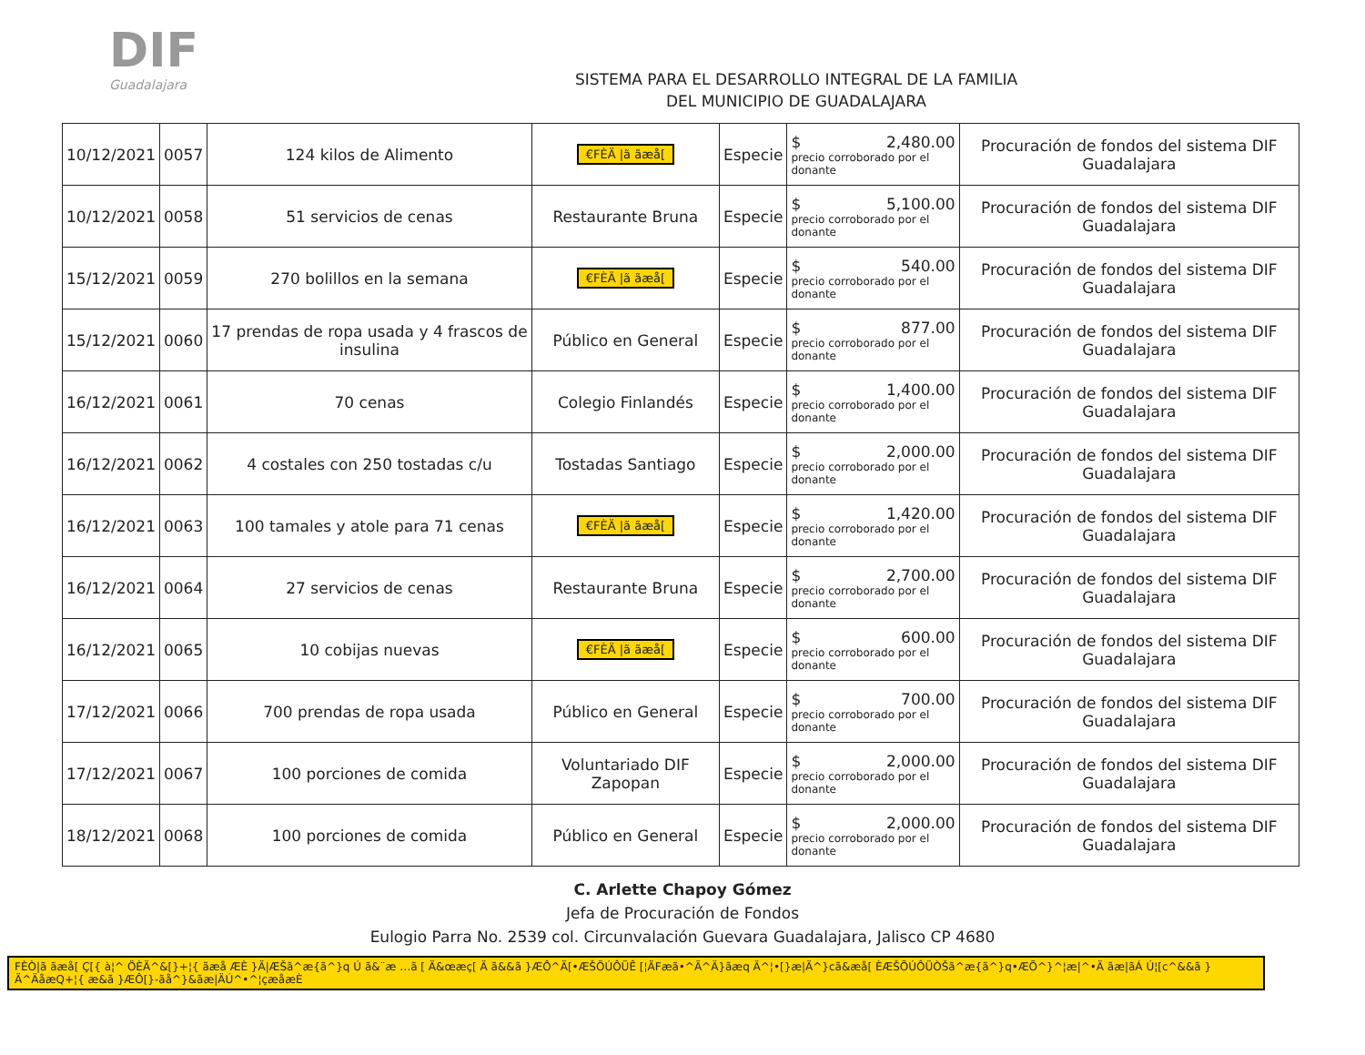DIF
Guadalajara
SISTEMA PARA EL DESARROLLO INTEGRAL DE LA FAMILIA
DEL MUNICIPIO DE GUADALAJARA
| 10/12/2021 | 0057 | 124 kilos de Alimento | €FÈÄ /ã ãæå[ | Especie | $ 2,480.00 precio corroborado por el donante | Procuración de fondos del sistema DIF Guadalajara |
| 10/12/2021 | 0058 | 51 servicios de cenas | Restaurante Bruna | Especie | $ 5,100.00 precio corroborado por el donante | Procuración de fondos del sistema DIF Guadalajara |
| 15/12/2021 | 0059 | 270 bolillos en la semana | €FÈÄ /ã ãæå[ | Especie | $ 540.00 precio corroborado por el donante | Procuración de fondos del sistema DIF Guadalajara |
| 15/12/2021 | 0060 | 17 prendas de ropa usada y 4 frascos de insulina | Público en General | Especie | $ 877.00 precio corroborado por el donante | Procuración de fondos del sistema DIF Guadalajara |
| 16/12/2021 | 0061 | 70 cenas | Colegio Finlandés | Especie | $ 1,400.00 precio corroborado por el donante | Procuración de fondos del sistema DIF Guadalajara |
| 16/12/2021 | 0062 | 4 costales con 250 tostadas c/u | Tostadas Santiago | Especie | $ 2,000.00 precio corroborado por el donante | Procuración de fondos del sistema DIF Guadalajara |
| 16/12/2021 | 0063 | 100 tamales y atole para 71 cenas | €FÈÄ /ã ãæå[ | Especie | $ 1,420.00 precio corroborado por el donante | Procuración de fondos del sistema DIF Guadalajara |
| 16/12/2021 | 0064 | 27 servicios de cenas | Restaurante Bruna | Especie | $ 2,700.00 precio corroborado por el donante | Procuración de fondos del sistema DIF Guadalajara |
| 16/12/2021 | 0065 | 10 cobijas nuevas | €FÈÄ /ã ãæå[ | Especie | $ 600.00 precio corroborado por el donante | Procuración de fondos del sistema DIF Guadalajara |
| 17/12/2021 | 0066 | 700 prendas de ropa usada | Público en General | Especie | $ 700.00 precio corroborado por el donante | Procuración de fondos del sistema DIF Guadalajara |
| 17/12/2021 | 0067 | 100 porciones de comida | Voluntariado DIF Zapopan | Especie | $ 2,000.00 precio corroborado por el donante | Procuración de fondos del sistema DIF Guadalajara |
| 18/12/2021 | 0068 | 100 porciones de comida | Público en General | Especie | $ 2,000.00 precio corroborado por el donante | Procuración de fondos del sistema DIF Guadalajara |
C. Arlette Chapoy Gómez
Jefa de Procuración de Fondos
Eulogio Parra No. 2539 col. Circunvalación Guevara Guadalajara, Jalisco CP 4680
FÈÒ|ã ãæå[ Ç[{ à¦^ ÖÈÄ^&[}+¦{ ãæå ÆÈ }Ä|ÆŠã^æ{ã^}q Ú ã&¨æ …ã [ Ä&œæç[ Ä ã&&ã }ÆÔ^Ä[•ÆŠÕÚÔÜÊ [¦ÄFæã•^Ä^Ä}ãæq Ä^¦•[}æ|Ä^}cã&æå[ ÈÆŠÕÚÔÜÒŠã^æ{ã^}q•ÆÕ^}^¦æ|^•Ä ãæ|ãÁ Ú¦[c^&&ã }Ä^ÄåæQ+¦{ æ&ã }ÆÔ[}-ãå^}&ãæ|ÄÚ^•^¦çæåæÈ